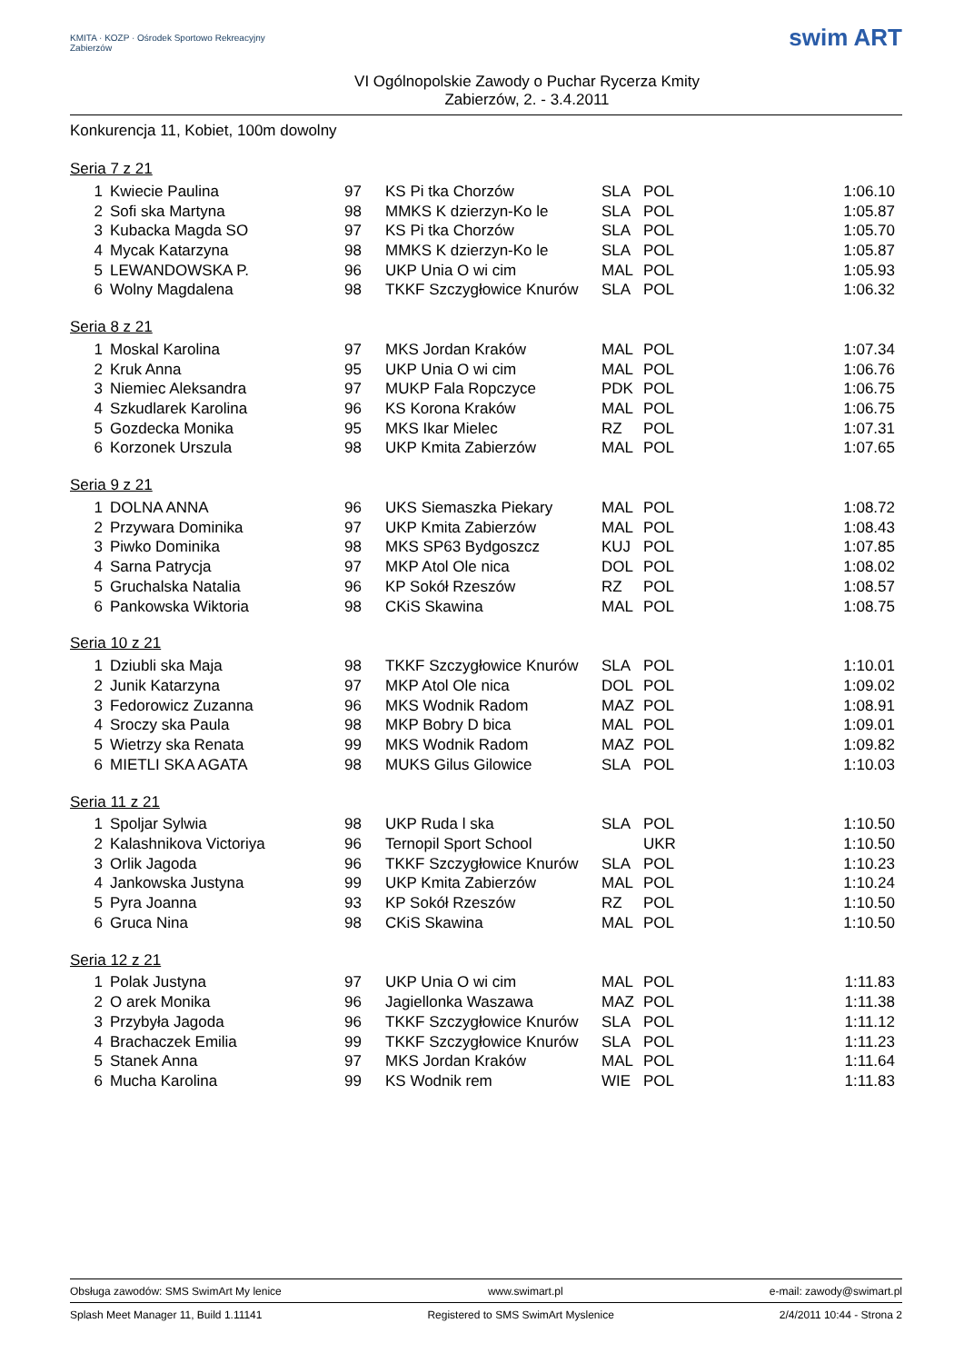KMITA · KOZP · Ośrodek Sportowo Rekreacyjny Zabierzów
VI Ogólnopolskie Zawody o Puchar Rycerza Kmity
Zabierzów, 2. - 3.4.2011
swim ART
Konkurencja 11, Kobiet, 100m dowolny
Seria 7 z 21
| 1 | Kwiecie Paulina | 97 | KS Pi tka Chorzów | SLA | POL | 1:06.10 |
| 2 | Sofi ska Martyna | 98 | MMKS K dzierzyn-Ko le | SLA | POL | 1:05.87 |
| 3 | Kubacka Magda SO | 97 | KS Pi tka Chorzów | SLA | POL | 1:05.70 |
| 4 | Mycak Katarzyna | 98 | MMKS K dzierzyn-Ko le | SLA | POL | 1:05.87 |
| 5 | LEWANDOWSKA P. | 96 | UKP Unia O wi cim | MAL | POL | 1:05.93 |
| 6 | Wolny Magdalena | 98 | TKKF Szczygłowice Knurów | SLA | POL | 1:06.32 |
Seria 8 z 21
| 1 | Moskal Karolina | 97 | MKS Jordan Kraków | MAL | POL | 1:07.34 |
| 2 | Kruk Anna | 95 | UKP Unia O wi cim | MAL | POL | 1:06.76 |
| 3 | Niemiec Aleksandra | 97 | MUKP Fala Ropczyce | PDK | POL | 1:06.75 |
| 4 | Szkudlarek Karolina | 96 | KS Korona Kraków | MAL | POL | 1:06.75 |
| 5 | Gozdecka Monika | 95 | MKS Ikar Mielec | RZ | POL | 1:07.31 |
| 6 | Korzonek Urszula | 98 | UKP Kmita Zabierzów | MAL | POL | 1:07.65 |
Seria 9 z 21
| 1 | DOLNA ANNA | 96 | UKS Siemaszka Piekary | MAL | POL | 1:08.72 |
| 2 | Przywara Dominika | 97 | UKP Kmita Zabierzów | MAL | POL | 1:08.43 |
| 3 | Piwko Dominika | 98 | MKS SP63 Bydgoszcz | KUJ | POL | 1:07.85 |
| 4 | Sarna Patrycja | 97 | MKP Atol Ole nica | DOL | POL | 1:08.02 |
| 5 | Gruchalska Natalia | 96 | KP Sokół Rzeszów | RZ | POL | 1:08.57 |
| 6 | Pankowska Wiktoria | 98 | CKiS Skawina | MAL | POL | 1:08.75 |
Seria 10 z 21
| 1 | Dziubli ska Maja | 98 | TKKF Szczygłowice Knurów | SLA | POL | 1:10.01 |
| 2 | Junik Katarzyna | 97 | MKP Atol Ole nica | DOL | POL | 1:09.02 |
| 3 | Fedorowicz Zuzanna | 96 | MKS Wodnik Radom | MAZ | POL | 1:08.91 |
| 4 | Sroczy ska Paula | 98 | MKP Bobry D bica | MAL | POL | 1:09.01 |
| 5 | Wietrzy ska Renata | 99 | MKS Wodnik Radom | MAZ | POL | 1:09.82 |
| 6 | MIETLI SKA AGATA | 98 | MUKS Gilus Gilowice | SLA | POL | 1:10.03 |
Seria 11 z 21
| 1 | Spoljar Sylwia | 98 | UKP Ruda l ska | SLA | POL | 1:10.50 |
| 2 | Kalashnikova Victoriya | 96 | Ternopil Sport School | | UKR | 1:10.50 |
| 3 | Orlik Jagoda | 96 | TKKF Szczygłowice Knurów | SLA | POL | 1:10.23 |
| 4 | Jankowska Justyna | 99 | UKP Kmita Zabierzów | MAL | POL | 1:10.24 |
| 5 | Pyra Joanna | 93 | KP Sokół Rzeszów | RZ | POL | 1:10.50 |
| 6 | Gruca Nina | 98 | CKiS Skawina | MAL | POL | 1:10.50 |
Seria 12 z 21
| 1 | Polak Justyna | 97 | UKP Unia O wi cim | MAL | POL | 1:11.83 |
| 2 | O arek Monika | 96 | Jagiellonka Waszawa | MAZ | POL | 1:11.38 |
| 3 | Przybyła Jagoda | 96 | TKKF Szczygłowice Knurów | SLA | POL | 1:11.12 |
| 4 | Brachaczek Emilia | 99 | TKKF Szczygłowice Knurów | SLA | POL | 1:11.23 |
| 5 | Stanek Anna | 97 | MKS Jordan Kraków | MAL | POL | 1:11.64 |
| 6 | Mucha Karolina | 99 | KS Wodnik rem | WIE | POL | 1:11.83 |
Obsługa zawodów: SMS SwimArt My lenice www.swimart.pl e-mail: zawody@swimart.pl
Splash Meet Manager 11, Build 1.11141 Registered to SMS SwimArt Myslenice 2/4/2011 10:44 - Strona 2